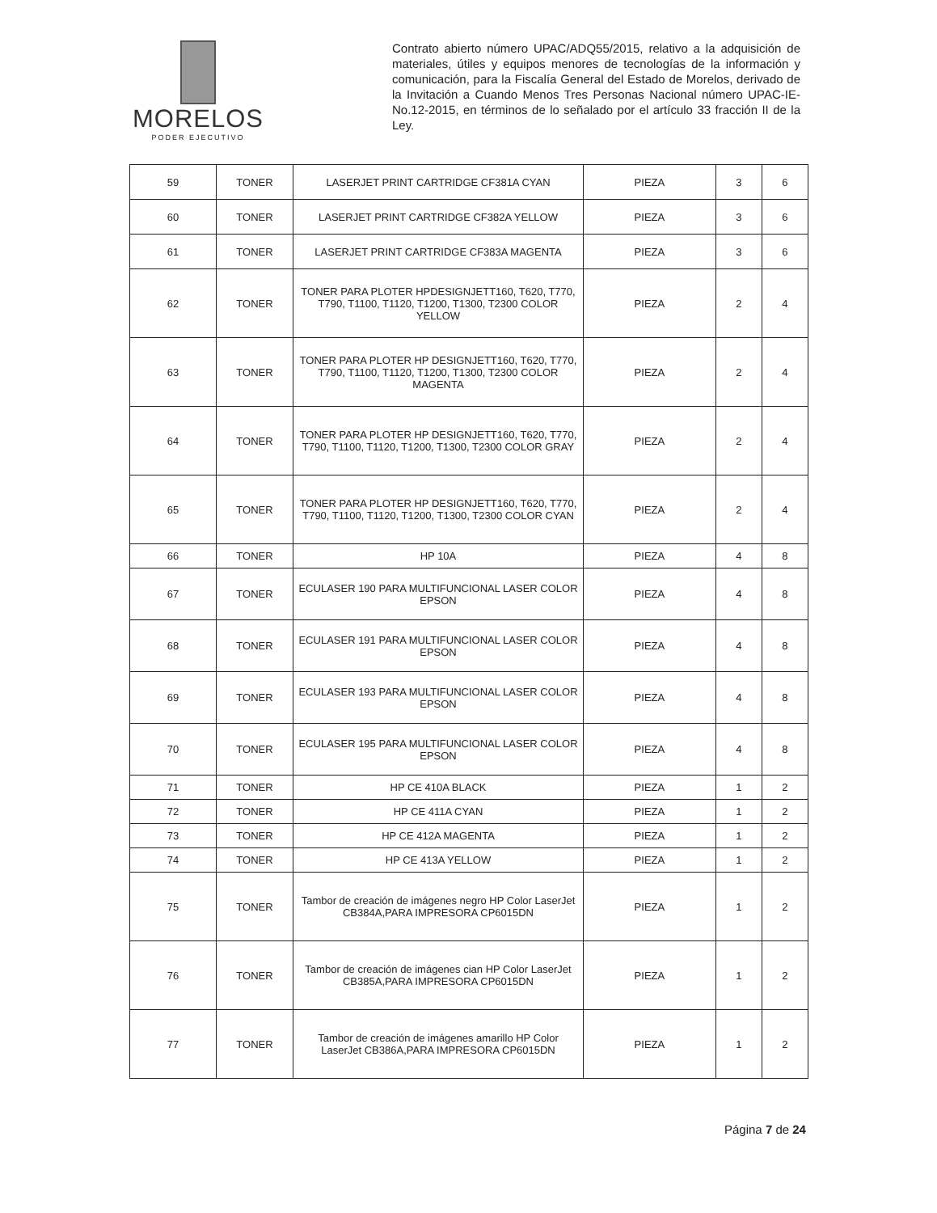MORELOS
PODER EJECUTIVO
Contrato abierto número UPAC/ADQ55/2015, relativo a la adquisición de materiales, útiles y equipos menores de tecnologías de la información y comunicación, para la Fiscalía General del Estado de Morelos, derivado de la Invitación a Cuando Menos Tres Personas Nacional número UPAC-IE-No.12-2015, en términos de lo señalado por el artículo 33 fracción II de la Ley.
| 59 | TONER | LASERJET PRINT CARTRIDGE CF381A CYAN | PIEZA | 3 | 6 |
| 60 | TONER | LASERJET PRINT CARTRIDGE CF382A YELLOW | PIEZA | 3 | 6 |
| 61 | TONER | LASERJET PRINT CARTRIDGE CF383A MAGENTA | PIEZA | 3 | 6 |
| 62 | TONER | TONER PARA PLOTER HPDESIGNJETT160, T620, T770, T790, T1100, T1120, T1200, T1300, T2300 COLOR YELLOW | PIEZA | 2 | 4 |
| 63 | TONER | TONER PARA PLOTER HP DESIGNJETT160, T620, T770, T790, T1100, T1120, T1200, T1300, T2300 COLOR MAGENTA | PIEZA | 2 | 4 |
| 64 | TONER | TONER PARA PLOTER HP DESIGNJETT160, T620, T770, T790, T1100, T1120, T1200, T1300, T2300 COLOR GRAY | PIEZA | 2 | 4 |
| 65 | TONER | TONER PARA PLOTER HP DESIGNJETT160, T620, T770, T790, T1100, T1120, T1200, T1300, T2300 COLOR CYAN | PIEZA | 2 | 4 |
| 66 | TONER | HP 10A | PIEZA | 4 | 8 |
| 67 | TONER | ECULASER 190 PARA MULTIFUNCIONAL LASER COLOR EPSON | PIEZA | 4 | 8 |
| 68 | TONER | ECULASER 191 PARA MULTIFUNCIONAL LASER COLOR EPSON | PIEZA | 4 | 8 |
| 69 | TONER | ECULASER 193 PARA MULTIFUNCIONAL LASER COLOR EPSON | PIEZA | 4 | 8 |
| 70 | TONER | ECULASER 195 PARA MULTIFUNCIONAL LASER COLOR EPSON | PIEZA | 4 | 8 |
| 71 | TONER | HP CE 410A BLACK | PIEZA | 1 | 2 |
| 72 | TONER | HP CE 411A CYAN | PIEZA | 1 | 2 |
| 73 | TONER | HP CE 412A MAGENTA | PIEZA | 1 | 2 |
| 74 | TONER | HP CE 413A YELLOW | PIEZA | 1 | 2 |
| 75 | TONER | Tambor de creación de imágenes negro HP Color LaserJet CB384A,PARA IMPRESORA CP6015DN | PIEZA | 1 | 2 |
| 76 | TONER | Tambor de creación de imágenes cian HP Color LaserJet CB385A,PARA IMPRESORA CP6015DN | PIEZA | 1 | 2 |
| 77 | TONER | Tambor de creación de imágenes amarillo HP Color LaserJet CB386A,PARA IMPRESORA CP6015DN | PIEZA | 1 | 2 |
Página 7 de 24